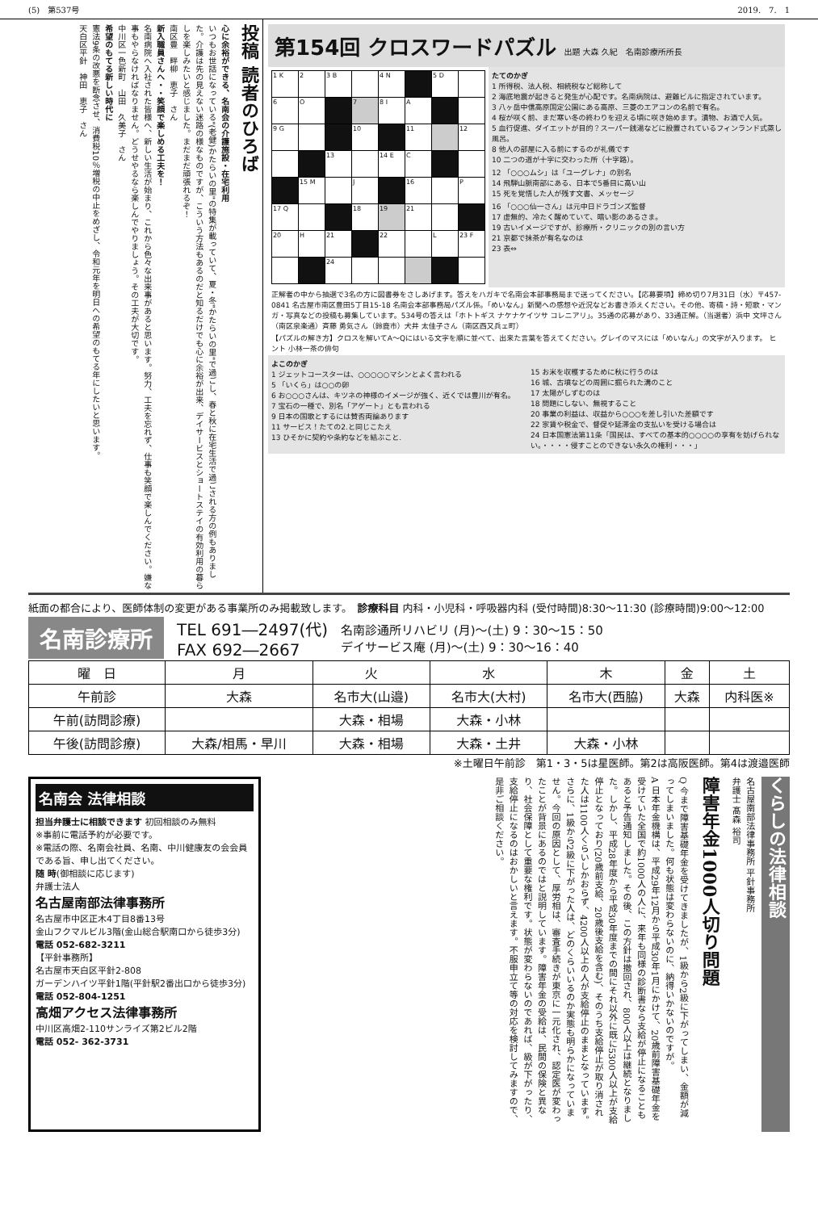(5)　第537号 2019.　7.　1
投稿 読者のひろば
心に余裕ができる、名南会の介護施設・在宅利用
いつもお世話になっている"(老健)かたらいの里"の特集が載っていて、夏・冬"かたらいの里"で過ごし、春と秋に在宅生活で過ごされる方の例もありました。介護は先の見えない迷路の様なものですが、こういう方法もあるのだと知るだけでも心に余裕が出来、デイサービスとショートステイの有効利用の暮らしを楽しみたいと感じました。まだまだ頑張れるぞ！
南区豊　畔柳　恵子　さん
新入職員さんへ・・笑顔で楽しめる工夫を！
名南病院へ入社された皆様へ、新しい生活が始まり、これから色々な出来事があると思います。努力、工夫を忘れず、仕事も笑顔で楽しんでください。嫌な事もやらなければなりません。どうせやるなら楽しんでやりましょう。その工夫が大切です。
中川区一色新町　山田　久美子　さん
希望のもてる新しい時代に
憲法9条の改悪を断念させ、消費税10％増税の中止をめざし、令和元年を明日への希望のもてる年にしたいと思います。
天白区平針　神田　恵子　さん
第154回 クロスワードパズル 出題 大森 久紀　名南診療所所長
| 1 K | 2 | 3 B | | 4 N | | 5 D | |
| 6 | O | | 7 | 8 I | A | | |
| 9 G | | | 10 | | 11 | | 12 |
| | | 13 | | 14 E | C | | |
| | 15 M | | J | | 16 | | P |
| 17 Q | | | 18 | 19 | 21 | | |
| 20 | H | 21 | | 22 | | L | 23 F |
| | | 24 | | | | | |
たてのかぎ
1 所得税、法人税、相続税など総称して
2 海底地震が起きると発生が心配です。名南病院は、避難ビルに指定されています。
3 八ヶ岳中信高原国定公園にある高原、三菱のエアコンの名前で有名。
4 桜が咲く前、まだ寒い冬の終わりを迎える頃に咲き始めます。漬物、お酒で人気。
5 血行促進、ダイエットが目的？スーパー銭湯などに設置されているフィンランド式蒸し風呂。
8 他人の部屋に入る前にするのが礼儀です
10 二つの道が十字に交わった所（十字路）。
12 「○○○ムシ」は「ユーグレナ」の別名
14 飛騨山脈南部にある、日本で5番目に高い山
15 死を覚悟した人が残す文書、メッセージ
16 「○○○仙一さん」は元中日ドラゴンズ監督
17 虚無的、冷たく醒めていて、暗い影のあるさま。
19 古いイメージですが、診療所・クリニックの別の言い方
21 京都で抹茶が有名なのは
23 表⇔
正解者の中から抽選で3名の方に図書券をさしあげます。答えをハガキで名南会本部事務局まで送ってください。【応募要項】締め切り7月31日（水）〒457-0841 名古屋市南区豊田5丁目15-18 名南会本部事務局パズル係。「めいなん」新聞への感想や近況などお書き添えください。その他、寄稿・詩・短歌・マンガ・写真などの投稿も募集しています。534号の答えは「ホトトギス ナケナケイツサ コレニアリ」。35通の応募があり、33通正解。（当選者）浜中 文坪さん（南区泉楽通）斉藤 勇気さん（鈴鹿市）犬井 太佳子さん（南区西又兵ェ町）
【パズルの解き方】クロスを解いてA〜Qにはいる文字を順に並べて、出来た言葉を答えてください。グレイのマスには「めいなん」の文字が入ります。 ヒント 小林一茶の俳句
よこのかぎ
1 ジェットコースターは、○○○○○マシンとよく言われる
5 「いくら」は○○の卵
6 お○○○さんは、キツネの神様のイメージが強く、近くでは豊川が有名。
7 宝石の一種で、別名「アゲート」とも言われる
9 日本の国歌とするには賛否両論あります
11 サービス！たての2.と同じこたえ
13 ひそかに契約や条約などを結ぶこと.
15 お米を収穫するために秋に行うのは
16 城、古墳などの周囲に掘られた溝のこと
17 太陽がしずむのは
18 問題にしない、無視すること
20 事業の利益は、収益から○○○を差し引いた差額です
22 家賃や税金で、督促や延滞金の支払いを受ける場合は
24 日本国憲法第11条「国民は、すべての基本的○○○○の享有を妨げられない。・・・・侵すことのできない永久の権利・・・」
紙面の都合により、医師体制の変更がある事業所のみ掲載致します。　診療科目 内科・小児科・呼吸器内科 (受付時間)8:30〜11:30 (診療時間)9:00〜12:00
名南診療所
TEL 691―2497(代)
FAX 692―2667
名南診通所リハビリ (月)〜(土) 9：30〜15：50
デイサービス庵 (月)〜(土) 9：30〜16：40
| 曜 日 | 月 | 火 | 水 | 木 | 金 | 土 |
| --- | --- | --- | --- | --- | --- | --- |
| 午前診 | 大森 | 名市大(山邉) | 名市大(大村) | 名市大(西脇) | 大森 | 内科医※ |
| 午前(訪問診療) | | 大森・相場 | 大森・小林 | | | |
| 午後(訪問診療) | 大森/相馬・早川 | 大森・相場 | 大森・土井 | 大森・小林 | | |
※土曜日午前診　第1・3・5は星医師。第2は高阪医師。第4は渡邉医師
名南会 法律相談
担当弁護士に相談できます 初回相談のみ無料
※事前に電話予約が必要です。
※電話の際、名南会社員、名南、中川健康友の会会員である旨、申し出てください。
随 時(御相談に応じます)
弁護士法人
名古屋南部法律事務所
名古屋市中区正木4丁目8番13号
金山フクマルビル3階(金山総合駅南口から徒歩3分)
電話 052-682-3211
【平針事務所】
名古屋市天白区平針2-808
ガーデンハイツ平針1階(平針駅2番出口から徒歩3分)
電話 052-804-1251
高畑アクセス法律事務所
中川区高畑2-110サンライズ第2ビル2階
電話 052- 362-3731
くらしの法律相談
名古屋南部法律事務所 平針事務所
弁護士 髙森 裕司
障害年金1000人切り問題
Q 今まで障害基礎年金を受けてきましたが、1級から2級に下がってしまい、金額が減ってしまいました。何も状態は変わらないのに、納得いかないのですが。
A 日本年金機構は、平成29年12月から平成30年1月にかけて、20歳前障害基礎年金を受けていた全国で約1000人の人に、来年も同様の診断書なら支給が停止になることもあると予告通知しました。その後、この方針は撤回され、800人以上は継続となりました。しかし、平成28年度から平成30年度までの間にそれ以外に既に5300人以上が支給停止となっており(20歳前支給、20歳後支給を含む)、そのうち支給停止が取り消された人は1100人くらいしかおらず、4200人以上の人が支給停止のままとなっています。さらに、1級から2級に下がった人は、どのくらいいるのか実態も明らかになっていません。今回の原因として、厚労相は、審査手続きが東京に一元化され、認定医が変わったことが背景にあるのではと説明しています。障害年金の受給は、民間の保険と異なり、社会保障として重要な権利です。状態が変わらないのであれば、級が下がったり、支給停止になるのはおかしいと言えます。不服申立て等の対応を検討してみますので、是非ご相談ください。